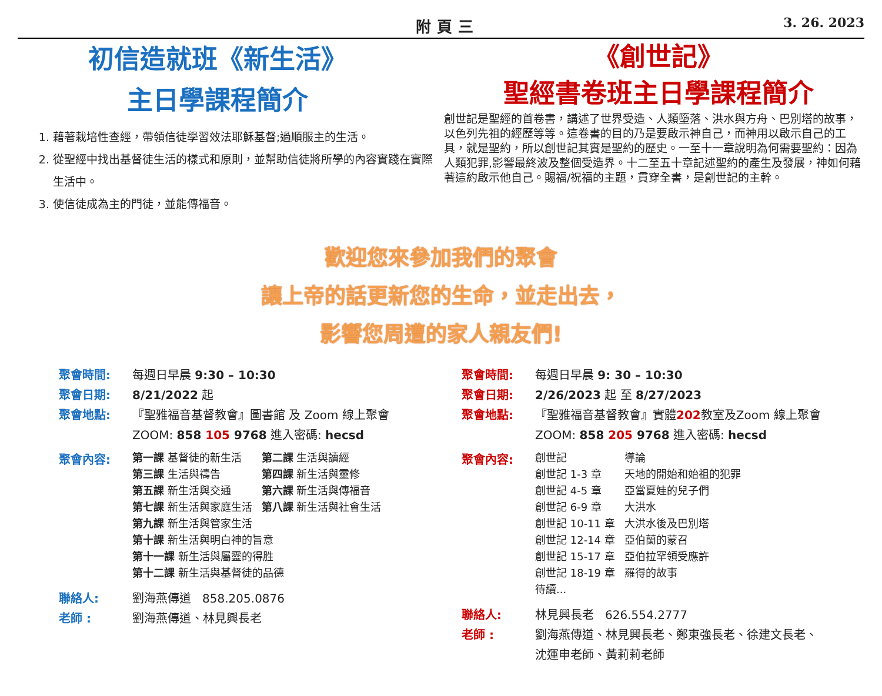附頁三 3. 26. 2023
初信造就班《新生活》
主日學課程簡介
1. 藉著栽培性查經，帶領信徒學習效法耶穌基督;過順服主的生活。
2. 從聖經中找出基督徒生活的樣式和原則，並幫助信徒將所學的內容實踐在實際生活中。
3. 使信徒成為主的門徒，並能傳福音。
《創世記》
聖經書卷班主日學課程簡介
創世記是聖經的首卷書，講述了世界受造、人類墮落、洪水與方舟、巴別塔的故事，以色列先祖的經歷等等。這卷書的目的乃是要啟示神自己，而神用以啟示自己的工具，就是聖約，所以創世記其實是聖約的歷史。一至十一章說明為何需要聖約：因為人類犯罪,影響最終波及整個受造界。十二至五十章記述聖約的產生及發展，神如何藉著這約啟示他自己。賜福/祝福的主題，貫穿全書，是創世記的主幹。
歡迎您來參加我們的聚會
讓上帝的話更新您的生命，並走出去，
影響您周遭的家人親友們!
聚會時間: 每週日早晨 9:30 – 10:30
聚會日期: 8/21/2022 起
聚會地點: 『聖雅福音基督教會』圖書館 及 Zoom 線上聚會
ZOOM: 858 105 9768 進入密碼: hecsd
聚會內容:
| 第一課 基督徒的新生活 | 第二課 生活與讀經 |
| 第三課 生活與禱告 | 第四課 新生活與靈修 |
| 第五課 新生活與交通 | 第六課 新生活與傳福音 |
| 第七課 新生活與家庭生活 | 第八課 新生活與社會生活 |
| 第九課 新生活與管家生活 | |
| 第十課 新生活與明白神的旨意 | |
| 第十一課 新生活與屬靈的得胜 | |
| 第十二課 新生活與基督徒的品德 | |
聯絡人: 劉海燕傳道 858.205.0876
老師 : 劉海燕傳道、林見興長老
聚會時間: 每週日早晨 9: 30 – 10:30
聚會日期: 2/26/2023 起 至 8/27/2023
聚會地點: 『聖雅福音基督教會』實體202教室及Zoom 線上聚會
ZOOM: 858 205 9768 進入密碼: hecsd
聚會內容:
| 創世記 | 導論 |
| 創世記 1-3 章 | 天地的開始和始祖的犯罪 |
| 創世記 4-5 章 | 亞當夏娃的兒子們 |
| 創世記 6-9 章 | 大洪水 |
| 創世記 10-11 章 | 大洪水後及巴別塔 |
| 創世記 12-14 章 | 亞伯蘭的蒙召 |
| 創世記 15-17 章 | 亞伯拉罕領受應許 |
| 創世記 18-19 章 | 羅得的故事 |
| 待續... | |
聯絡人: 林見興長老 626.554.2777
老師 : 劉海燕傳道、林見興長老、鄭東強長老、徐建文長老、
沈運申老師、黃莉莉老師